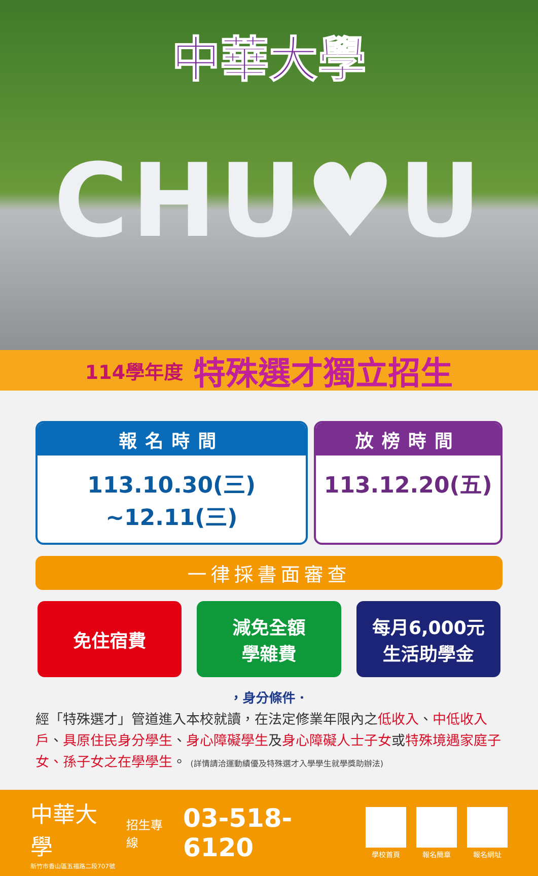中華大學
CHU♥U
114學年度 特殊選才獨立招生
報名時間
113.10.30(三) ~12.11(三)
放榜時間
113.12.20(五)
一律採書面審查
免住宿費 減免全額
學雜費
每月6,000元
生活助學金
，身分條件．
經「特殊選才」管道進入本校就讀，在法定修業年限內之低收入、中低收入戶、具原住民身分學生、身心障礙學生及身心障礙人士子女或特殊境遇家庭子女、孫子女之在學學生。 (詳情請洽運動績優及特殊選才入學學生就學獎助辦法)
中華大學
新竹市香山區五福路二段707號
招生專線
03-518-6120
學校首頁
報名簡章
報名網址